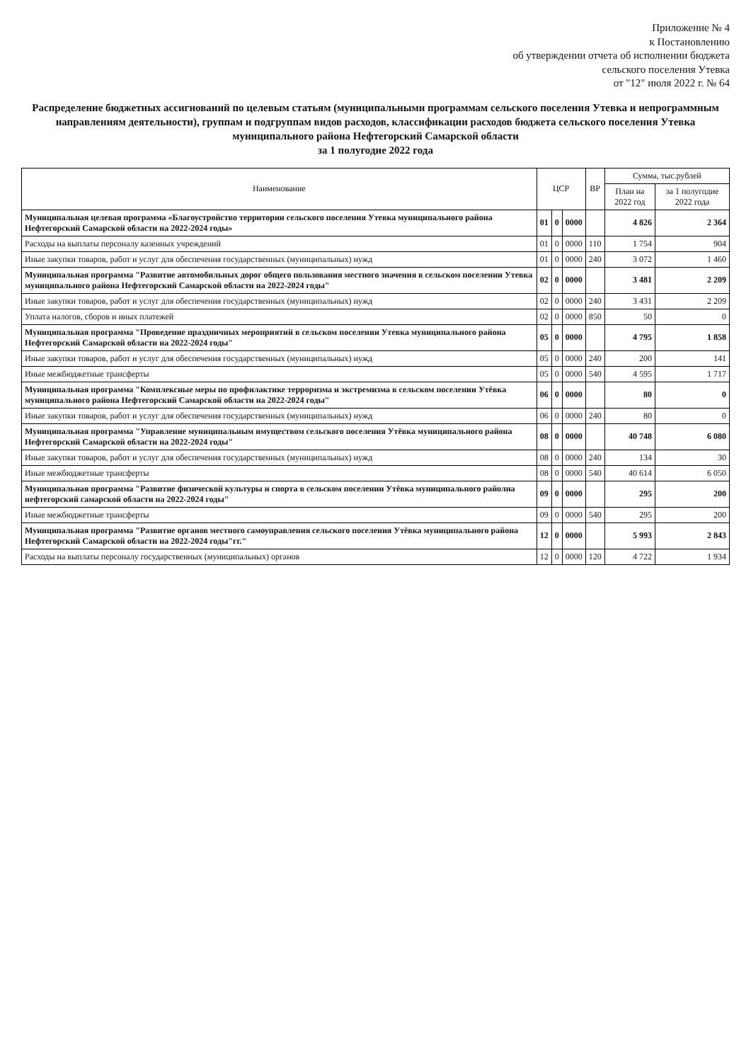Приложение № 4
к Постановлению
об утверждении отчета об исполнении бюджета
сельского поселения Утевка
от "12" июля 2022 г. № 64
Распределение бюджетных ассигнований по целевым статьям (муниципальными программам сельского поселения Утевка и непрограммным направлениям деятельности), группам и подгруппам видов расходов, классификации расходов бюджета сельского поселения Утевка муниципального района Нефтегорский Самарской области
за 1 полугодие 2022 года
| Наименование | ЦСР | | | ВР | Сумма, тыс.рублей | |
| --- | --- | --- | --- | --- | --- | --- |
| | | | | | План на 2022 год | за 1 полугодие 2022 года |
| Муниципальная целевая программа «Благоустройство территории сельского поселения Утевка муниципального района Нефтегорский Самарской области на 2022-2024 годы» | 01 | 0 | 0000 | | 4 826 | 2 364 |
| Расходы на выплаты персоналу казенных учреждений | 01 | 0 | 0000 | 110 | 1 754 | 904 |
| Иные закупки товаров, работ и услуг для обеспечения государственных (муниципальных) нужд | 01 | 0 | 0000 | 240 | 3 072 | 1 460 |
| Муниципальная программа "Развитие автомобильных дорог общего пользования местного значения в сельском поселении Утевка муниципального района Нефтегорский Самарской области на 2022-2024 годы" | 02 | 0 | 0000 | | 3 481 | 2 209 |
| Иные закупки товаров, работ и услуг для обеспечения государственных (муниципальных) нужд | 02 | 0 | 0000 | 240 | 3 431 | 2 209 |
| Уплата налогов, сборов и иных платежей | 02 | 0 | 0000 | 850 | 50 | 0 |
| Муниципальная программа "Проведение праздничных мероприятий в сельском поселении Утевка муниципального района Нефтегорский Самарской области на 2022-2024 годы" | 05 | 0 | 0000 | | 4 795 | 1 858 |
| Иные закупки товаров, работ и услуг для обеспечения государственных (муниципальных) нужд | 05 | 0 | 0000 | 240 | 200 | 141 |
| Иные межбюджетные трансферты | 05 | 0 | 0000 | 540 | 4 595 | 1 717 |
| Муниципальная программа "Комплексные меры по профилактике терроризма и экстремизма в сельском поселении Утёвка муниципального района Нефтегорский Самарской области на 2022-2024 годы" | 06 | 0 | 0000 | | 80 | 0 |
| Иные закупки товаров, работ и услуг для обеспечения государственных (муниципальных) нужд | 06 | 0 | 0000 | 240 | 80 | 0 |
| Муниципальная программа "Управление муниципальным имуществом сельского поселения Утёвка муниципального района Нефтегорский Самарской области на 2022-2024 годы" | 08 | 0 | 0000 | | 40 748 | 6 080 |
| Иные закупки товаров, работ и услуг для обеспечения государственных (муниципальных) нужд | 08 | 0 | 0000 | 240 | 134 | 30 |
| Иные межбюджетные трансферты | 08 | 0 | 0000 | 540 | 40 614 | 6 050 |
| Муниципальная программа "Развитие физической культуры и спорта в сельском поселении Утёвка муниципального райолна нефтегорский самарской области на 2022-2024 годы" | 09 | 0 | 0000 | | 295 | 200 |
| Иные межбюджетные трансферты | 09 | 0 | 0000 | 540 | 295 | 200 |
| Муниципальная программа "Развитие органов местного самоуправления сельского поселения Утёвка муниципального района Нефтегорский Самарской области на 2022-2024 годы"гг." | 12 | 0 | 0000 | | 5 993 | 2 843 |
| Расходы на выплаты персоналу государственных (муниципальных) органов | 12 | 0 | 0000 | 120 | 4 722 | 1 934 |